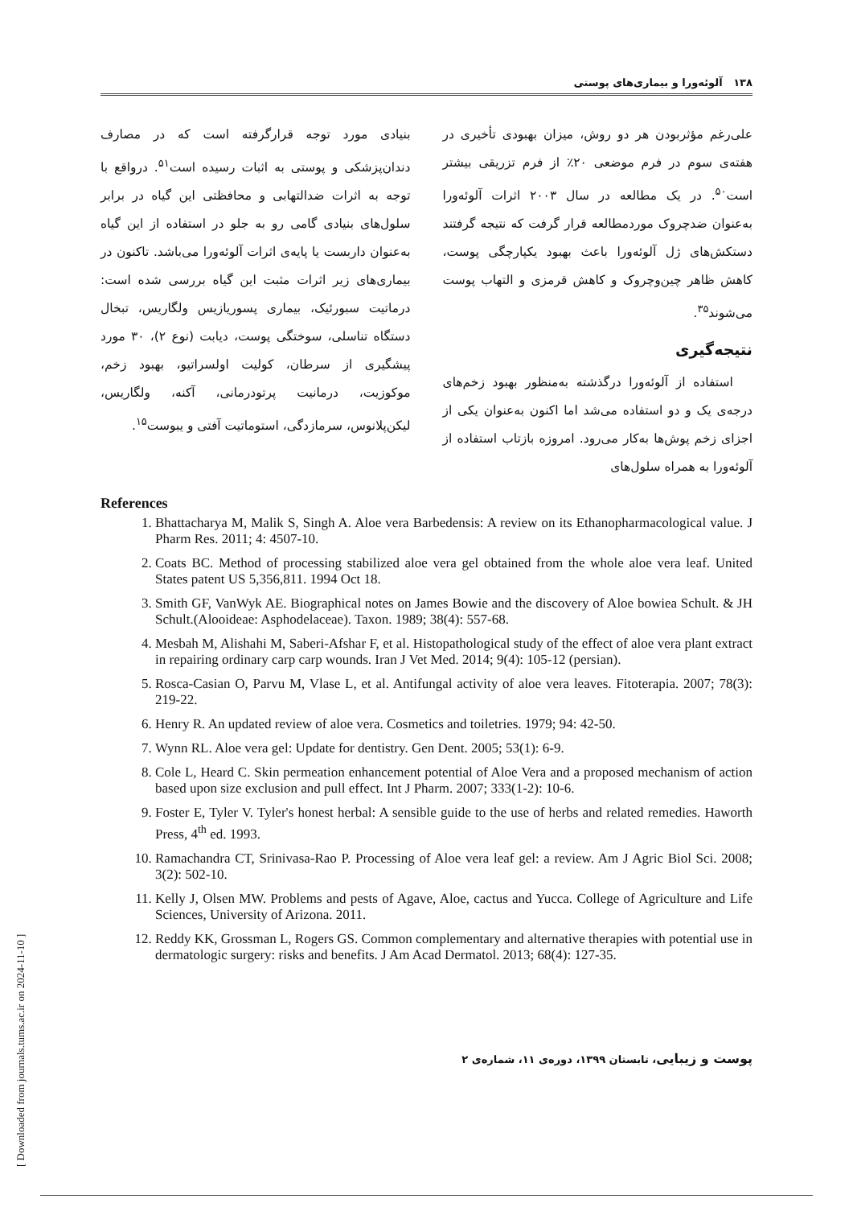۱۳۸ آلوئه‌ورا و بیماری‌های پوستی
علی‌رغم مؤثربودن هر دو روش، میزان بهبودی تأخیری در هفته‌ی سوم در فرم موضعی ۲۰٪ از فرم تزریقی بیشتر است<sup>۵۰</sup>. در یک مطالعه در سال ۲۰۰۳ اثرات آلوئه‌ورا به‌عنوان ضدچروک موردمطالعه قرار گرفت که نتیجه گرفتند دستکش‌های ژل آلوئه‌ورا باعث بهبود یکپارچگی پوست، کاهش ظاهر چین‌وچروک و کاهش قرمزی و التهاب پوست می‌شوند<sup>۳۵</sup>.
نتیجه‌گیری
استفاده از آلوئه‌ورا درگذشته به‌منظور بهبود زخم‌های درجه‌ی یک و دو استفاده می‌شد اما اکنون به‌عنوان یکی از اجزای زخم پوش‌ها به‌کار می‌رود. امروزه بازتاب استفاده از آلوئه‌ورا به همراه سلول‌های
بنیادی مورد توجه قرارگرفته است که در مصارف دندان‌پزشکی و پوستی به اثبات رسیده است<sup>۵۱</sup>. درواقع با توجه به اثرات ضدالتهابی و محافظتی این گیاه در برابر سلول‌های بنیادی گامی رو به جلو در استفاده از این گیاه به‌عنوان داربست یا پایه‌ی اثرات آلوئه‌ورا می‌باشد. تاکنون در بیماری‌های زیر اثرات مثبت این گیاه بررسی شده است: درماتیت سبورئیک، بیماری پسوریازیس ولگاریس، تبخال دستگاه تناسلی، سوختگی پوست، دیابت (نوع ۲)، ۳۰ مورد پیشگیری از سرطان، کولیت اولسراتیو، بهبود زخم، موکوزیت، درمانیت پرتودرمانی، آکنه، ولگاریس، لیکن‌پلانوس، سرمازدگی، استوماتیت آفتی و یبوست<sup>۱۵</sup>.
References
1. Bhattacharya M, Malik S, Singh A. Aloe vera Barbedensis: A review on its Ethanopharmacological value. J Pharm Res. 2011; 4: 4507-10.
2. Coats BC. Method of processing stabilized aloe vera gel obtained from the whole aloe vera leaf. United States patent US 5,356,811. 1994 Oct 18.
3. Smith GF, VanWyk AE. Biographical notes on James Bowie and the discovery of Aloe bowiea Schult. & JH Schult.(Alooideae: Asphodelaceae). Taxon. 1989; 38(4): 557-68.
4. Mesbah M, Alishahi M, Saberi-Afshar F, et al. Histopathological study of the effect of aloe vera plant extract in repairing ordinary carp carp wounds. Iran J Vet Med. 2014; 9(4): 105-12 (persian).
5. Rosca-Casian O, Parvu M, Vlase L, et al. Antifungal activity of aloe vera leaves. Fitoterapia. 2007; 78(3): 219-22.
6. Henry R. An updated review of aloe vera. Cosmetics and toiletries. 1979; 94: 42-50.
7. Wynn RL. Aloe vera gel: Update for dentistry. Gen Dent. 2005; 53(1): 6-9.
8. Cole L, Heard C. Skin permeation enhancement potential of Aloe Vera and a proposed mechanism of action based upon size exclusion and pull effect. Int J Pharm. 2007; 333(1-2): 10-6.
9. Foster E, Tyler V. Tyler's honest herbal: A sensible guide to the use of herbs and related remedies. Haworth Press, 4<sup>th</sup> ed. 1993.
10. Ramachandra CT, Srinivasa-Rao P. Processing of Aloe vera leaf gel: a review. Am J Agric Biol Sci. 2008; 3(2): 502-10.
11. Kelly J, Olsen MW. Problems and pests of Agave, Aloe, cactus and Yucca. College of Agriculture and Life Sciences, University of Arizona. 2011.
12. Reddy KK, Grossman L, Rogers GS. Common complementary and alternative therapies with potential use in dermatologic surgery: risks and benefits. J Am Acad Dermatol. 2013; 68(4): 127-35.
پوست و زیبایی، تابستان ۱۳۹۹، دوره‌ی ۱۱، شماره‌ی ۲
[ Downloaded from journals.tums.ac.ir on 2024-11-10 ]